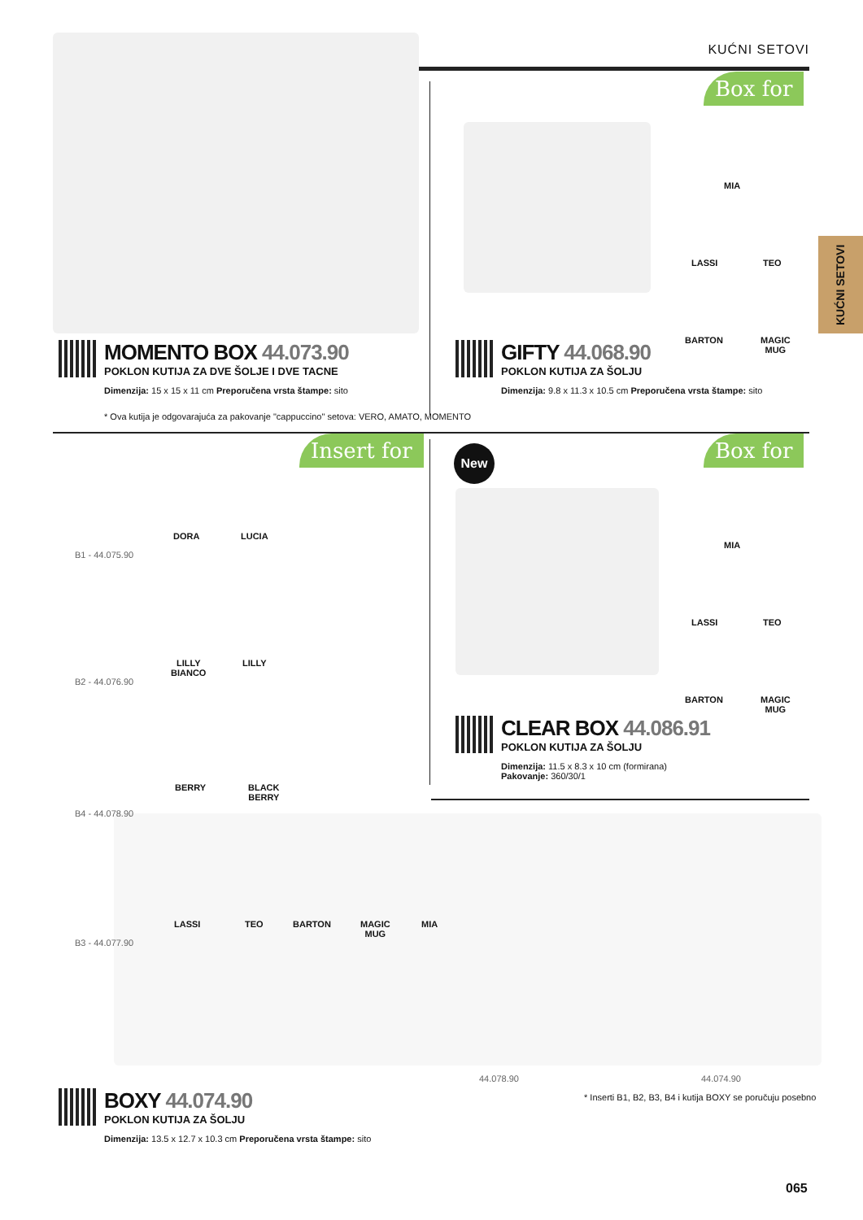KUĆNI SETOVI
KUĆNI SETOVI
Box for
MIA
LASSI TEO
BARTON
MAGIC
MUG
MOMENTO BOX 44.073.90
POKLON KUTIJA ZA DVE ŠOLJE I DVE TACNE
Dimenzija: 15 x 15 x 11 cm Preporučena vrsta štampe: sito
* Ova kutija je odgovarajuća za pakovanje "cappuccino" setova: VERO, AMATO, MOMENTO
GIFTY 44.068.90
POKLON KUTIJA ZA ŠOLJU
Dimenzija: 9.8 x 11.3 x 10.5 cm Preporučena vrsta štampe: sito
Insert for Box for
New
MIA
LASSI TEO
BARTON
MAGIC
MUG
CLEAR BOX 44.086.91
POKLON KUTIJA ZA ŠOLJU
Dimenzija: 11.5 x 8.3 x 10 cm (formirana)
Pakovanje: 360/30/1
DORA LUCIA
B1 - 44.075.90
LILLY
BIANCO
LILLY
B2 - 44.076.90
BERRY
BLACK
BERRY
B4 - 44.078.90
LASSI TEO BARTON
MAGIC
MUG
MIA
B3 - 44.077.90
44.078.90 44.074.90
BOXY 44.074.90
POKLON KUTIJA ZA ŠOLJU
Dimenzija: 13.5 x 12.7 x 10.3 cm Preporučena vrsta štampe: sito
* Inserti B1, B2, B3, B4 i kutija BOXY se poručuju posebno
065